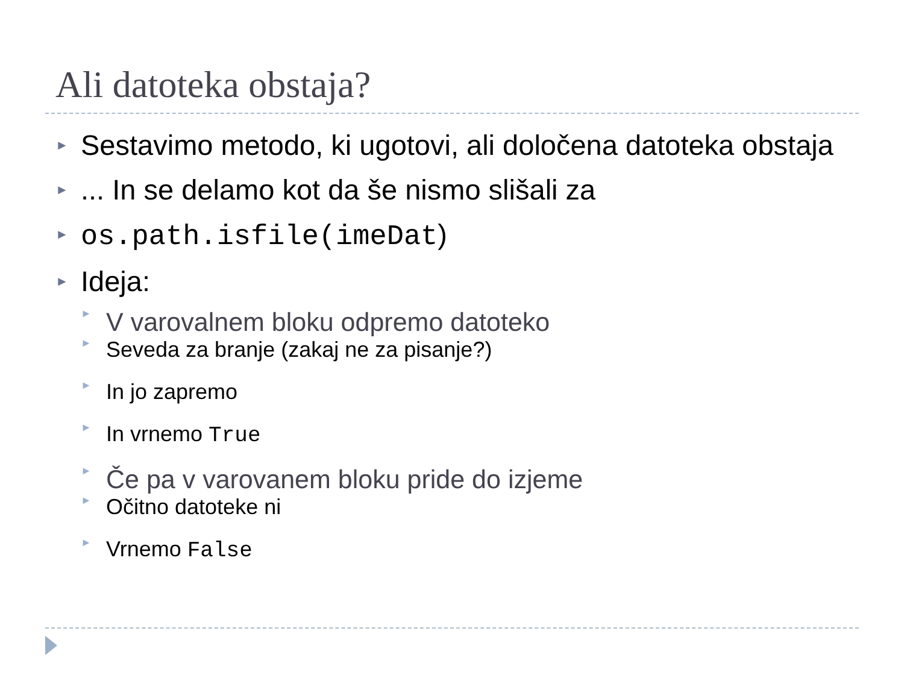Ali datoteka obstaja?
► Sestavimo metodo, ki ugotovi, ali določena datoteka obstaja
►... In se delamo kot da še nismo slišali za
► os.path.isfile(imeDat)
► Ideja:
► V varovalnem bloku odpremo datoteko
► Seveda za branje (zakaj ne za pisanje?)
► In jo zapremo
► In vrnemo True
► Če pa v varovanem bloku pride do izjeme
► Očitno datoteke ni
► Vrnemo False